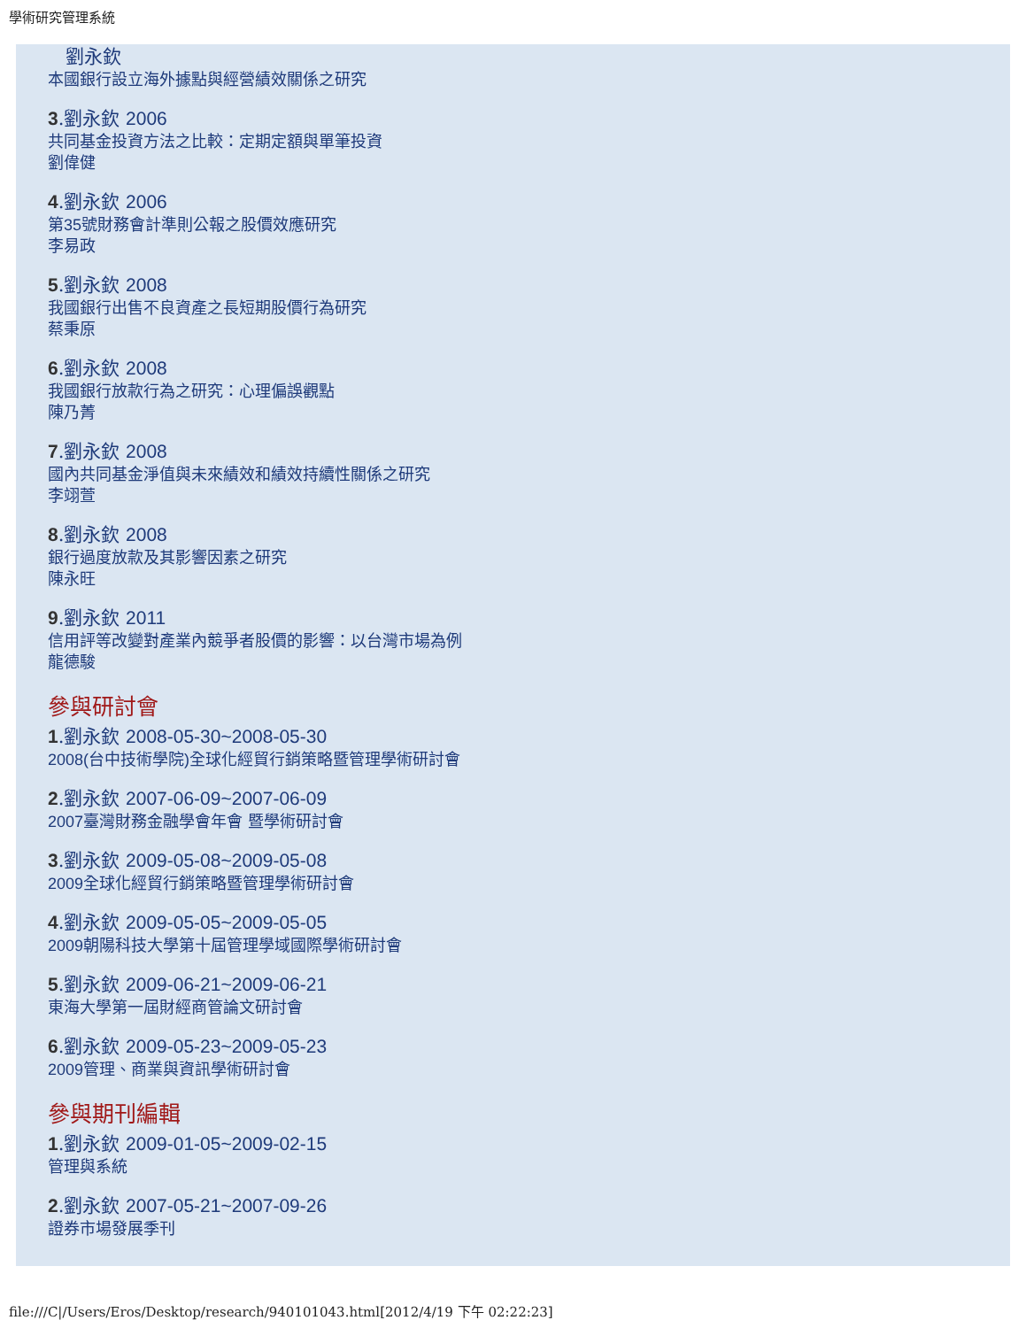學術研究管理系統
劉永欽
本國銀行設立海外據點與經營績效關係之研究
3.劉永欽 2006
共同基金投資方法之比較：定期定額與單筆投資
劉偉健
4.劉永欽 2006
第35號財務會計準則公報之股價效應研究
李易政
5.劉永欽 2008
我國銀行出售不良資產之長短期股價行為研究
蔡秉原
6.劉永欽 2008
我國銀行放款行為之研究：心理偏誤觀點
陳乃菁
7.劉永欽 2008
國內共同基金淨值與未來績效和績效持續性關係之研究
李翊萱
8.劉永欽 2008
銀行過度放款及其影響因素之研究
陳永旺
9.劉永欽 2011
信用評等改變對產業內競爭者股價的影響：以台灣市場為例
龍德駿
參與研討會
1.劉永欽 2008-05-30~2008-05-30
2008(台中技術學院) 全球化經貿行銷策略暨管理學術研討會
2.劉永欽 2007-06-09~2007-06-09
2007臺灣財務金融學會年會 暨學術研討會
3.劉永欽 2009-05-08~2009-05-08
2009全球化經貿行銷策略暨管理學術研討會
4.劉永欽 2009-05-05~2009-05-05
2009朝陽科技大學第十屆管理學域國際學術研討會
5.劉永欽 2009-06-21~2009-06-21
東海大學第一屆財經商管論文研討會
6.劉永欽 2009-05-23~2009-05-23
2009管理、商業與資訊學術研討會
參與期刊編輯
1.劉永欽 2009-01-05~2009-02-15
管理與系統
2.劉永欽 2007-05-21~2007-09-26
證券市場發展季刊
file:///C|/Users/Eros/Desktop/research/940101043.html[2012/4/19 下午 02:22:23]